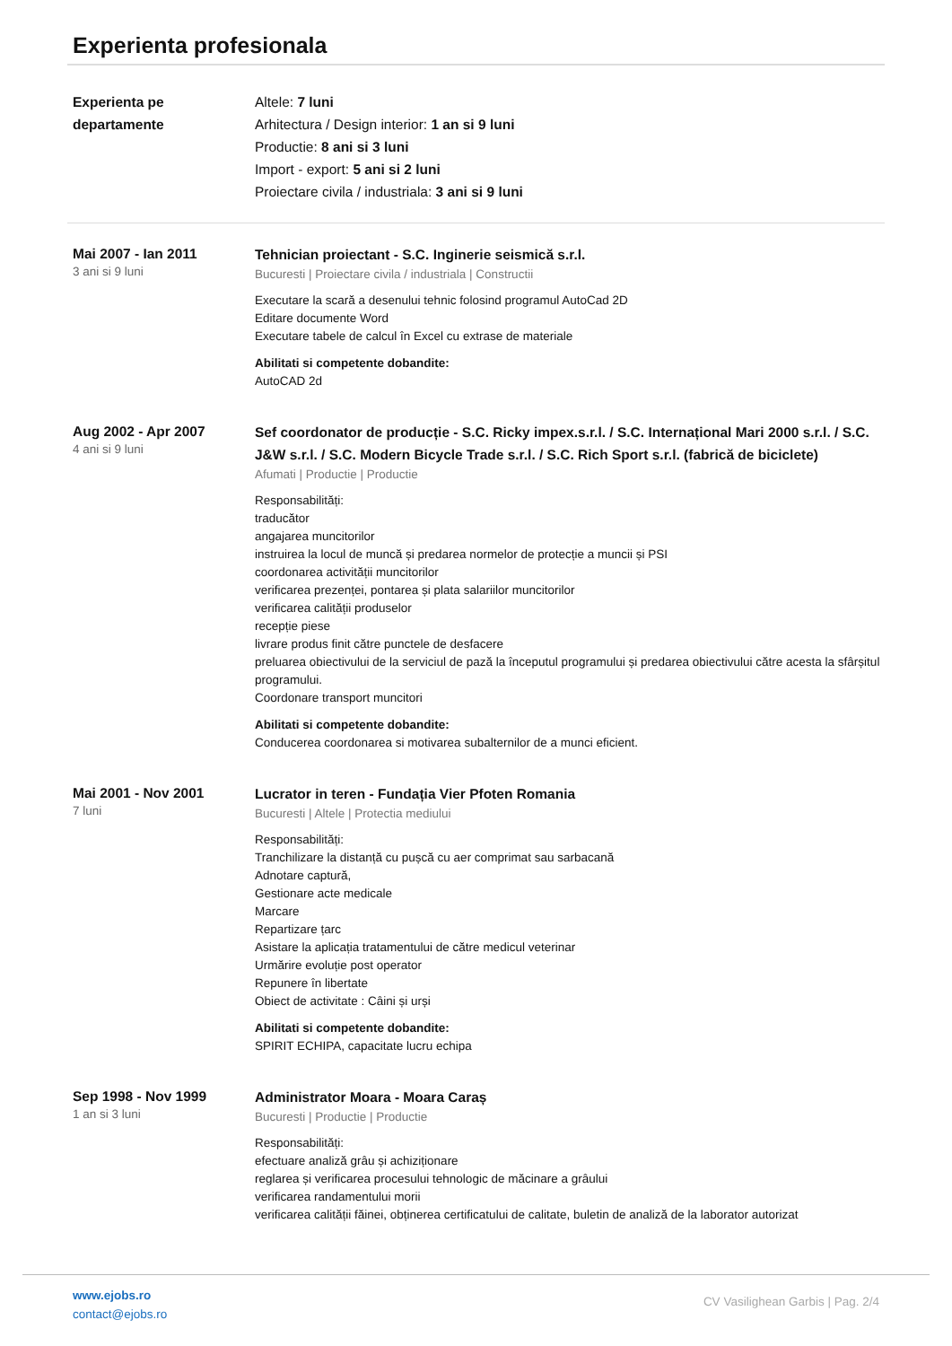Experienta profesionala
Experienta pe departamente
Altele: 7 luni
Arhitectura / Design interior: 1 an si 9 luni
Productie: 8 ani si 3 luni
Import - export: 5 ani si 2 luni
Proiectare civila / industriala: 3 ani si 9 luni
Mai 2007 - Ian 2011
3 ani si 9 luni
Tehnician proiectant - S.C. Inginerie seismică s.r.l.
Bucuresti | Proiectare civila / industriala | Constructii
Executare la scară a desenului tehnic folosind programul AutoCad 2D
Editare documente Word
Executare tabele de calcul în Excel cu extrase de materiale
Abilitati si competente dobandite:
AutoCAD 2d
Aug 2002 - Apr 2007
4 ani si 9 luni
Sef coordonator de producție - S.C. Ricky impex.s.r.l. / S.C. Internațional Mari 2000 s.r.l. / S.C. J&W s.r.l. / S.C. Modern Bicycle Trade s.r.l. / S.C. Rich Sport s.r.l. (fabrică de biciclete)
Afumati | Productie | Productie
Responsabilități:
traducător
angajarea muncitorilor
instruirea la locul de muncă și predarea normelor de protecție a muncii și PSI
coordonarea activității muncitorilor
verificarea prezenței, pontarea și plata salariilor muncitorilor
verificarea calității produselor
recepție piese
livrare produs finit către punctele de desfacere
preluarea obiectivului de la serviciul de pază la începutul programului și predarea obiectivului către acesta la sfârșitul programului.
Coordonare transport muncitori
Abilitati si competente dobandite:
Conducerea coordonarea si motivarea subalternilor de a munci eficient.
Mai 2001 - Nov 2001
7 luni
Lucrator in teren - Fundația Vier Pfoten Romania
Bucuresti | Altele | Protectia mediului
Responsabilități:
Tranchilizare la distanță cu pușcă cu aer comprimat sau sarbacană
Adnotare captură,
Gestionare acte medicale
Marcare
Repartizare țarc
Asistare la aplicația tratamentului de către medicul veterinar
Urmărire evoluție post operator
Repunere în libertate
Obiect de activitate : Câini și urși
Abilitati si competente dobandite:
SPIRIT ECHIPA, capacitate lucru echipa
Sep 1998 - Nov 1999
1 an si 3 luni
Administrator Moara - Moara Caraș
Bucuresti | Productie | Productie
Responsabilități:
efectuare analiză grâu și achiziționare
reglarea și verificarea procesului tehnologic de măcinare a grâului
verificarea randamentului morii
verificarea calității făinei, obținerea certificatului de calitate, buletin de analiză de la laborator autorizat
www.ejobs.ro
contact@ejobs.ro
CV Vasilighean Garbis | Pag. 2/4